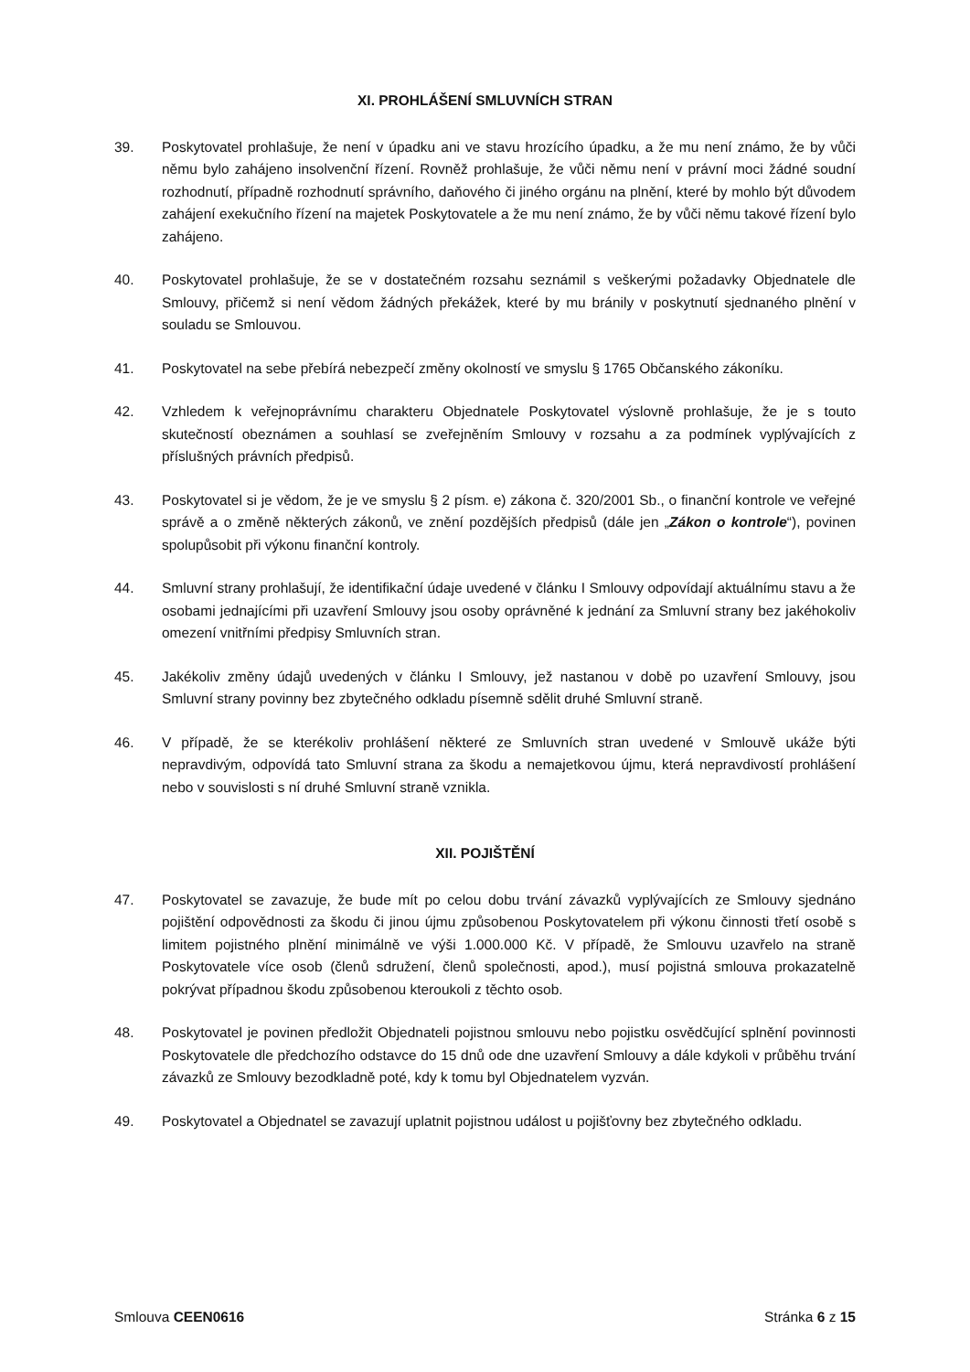XI. PROHLÁŠENÍ SMLUVNÍCH STRAN
39. Poskytovatel prohlašuje, že není v úpadku ani ve stavu hrozícího úpadku, a že mu není známo, že by vůči němu bylo zahájeno insolvenční řízení. Rovněž prohlašuje, že vůči němu není v právní moci žádné soudní rozhodnutí, případně rozhodnutí správního, daňového či jiného orgánu na plnění, které by mohlo být důvodem zahájení exekučního řízení na majetek Poskytovatele a že mu není známo, že by vůči němu takové řízení bylo zahájeno.
40. Poskytovatel prohlašuje, že se v dostatečném rozsahu seznámil s veškerými požadavky Objednatele dle Smlouvy, přičemž si není vědom žádných překážek, které by mu bránily v poskytnutí sjednaného plnění v souladu se Smlouvou.
41. Poskytovatel na sebe přebírá nebezpečí změny okolností ve smyslu § 1765 Občanského zákoníku.
42. Vzhledem k veřejnoprávnímu charakteru Objednatele Poskytovatel výslovně prohlašuje, že je s touto skutečností obeznámen a souhlasí se zveřejněním Smlouvy v rozsahu a za podmínek vyplývajících z příslušných právních předpisů.
43. Poskytovatel si je vědom, že je ve smyslu § 2 písm. e) zákona č. 320/2001 Sb., o finanční kontrole ve veřejné správě a o změně některých zákonů, ve znění pozdějších předpisů (dále jen „Zákon o kontrole“), povinen spolupůsobit při výkonu finanční kontroly.
44. Smluvní strany prohlašují, že identifikační údaje uvedené v článku I Smlouvy odpovídají aktuálnímu stavu a že osobami jednajícími při uzavření Smlouvy jsou osoby oprávněné k jednání za Smluvní strany bez jakéhokoliv omezení vnitřními předpisy Smluvních stran.
45. Jakékoliv změny údajů uvedených v článku I Smlouvy, jež nastanou v době po uzavření Smlouvy, jsou Smluvní strany povinny bez zbytečného odkladu písemně sdělit druhé Smluvní straně.
46. V případě, že se kterékoliv prohlášení některé ze Smluvních stran uvedené v Smlouvě ukáže býti nepravdivým, odpovídá tato Smluvní strana za škodu a nemajetkovou újmu, která nepravdivostí prohlášení nebo v souvislosti s ní druhé Smluvní straně vznikla.
XII. POJIŠTĚNÍ
47. Poskytovatel se zavazuje, že bude mít po celou dobu trvání závazků vyplývajících ze Smlouvy sjednáno pojištění odpovědnosti za škodu či jinou újmu způsobenou Poskytovatelem při výkonu činnosti třetí osobě s limitem pojistného plnění minimálně ve výši 1.000.000 Kč. V případě, že Smlouvu uzavřelo na straně Poskytovatele více osob (členů sdružení, členů společnosti, apod.), musí pojistná smlouva prokazatelně pokrývat případnou škodu způsobenou kteroukoli z těchto osob.
48. Poskytovatel je povinen předložit Objednateli pojistnou smlouvu nebo pojistku osvědčující splnění povinnosti Poskytovatele dle předchozího odstavce do 15 dnů ode dne uzavření Smlouvy a dále kdykoli v průběhu trvání závazků ze Smlouvy bezodkladně poté, kdy k tomu byl Objednatelem vyzván.
49. Poskytovatel a Objednatel se zavazují uplatnit pojistnou událost u pojišťovny bez zbytečného odkladu.
Smlouva CEEN0616 Stránka 6 z 15